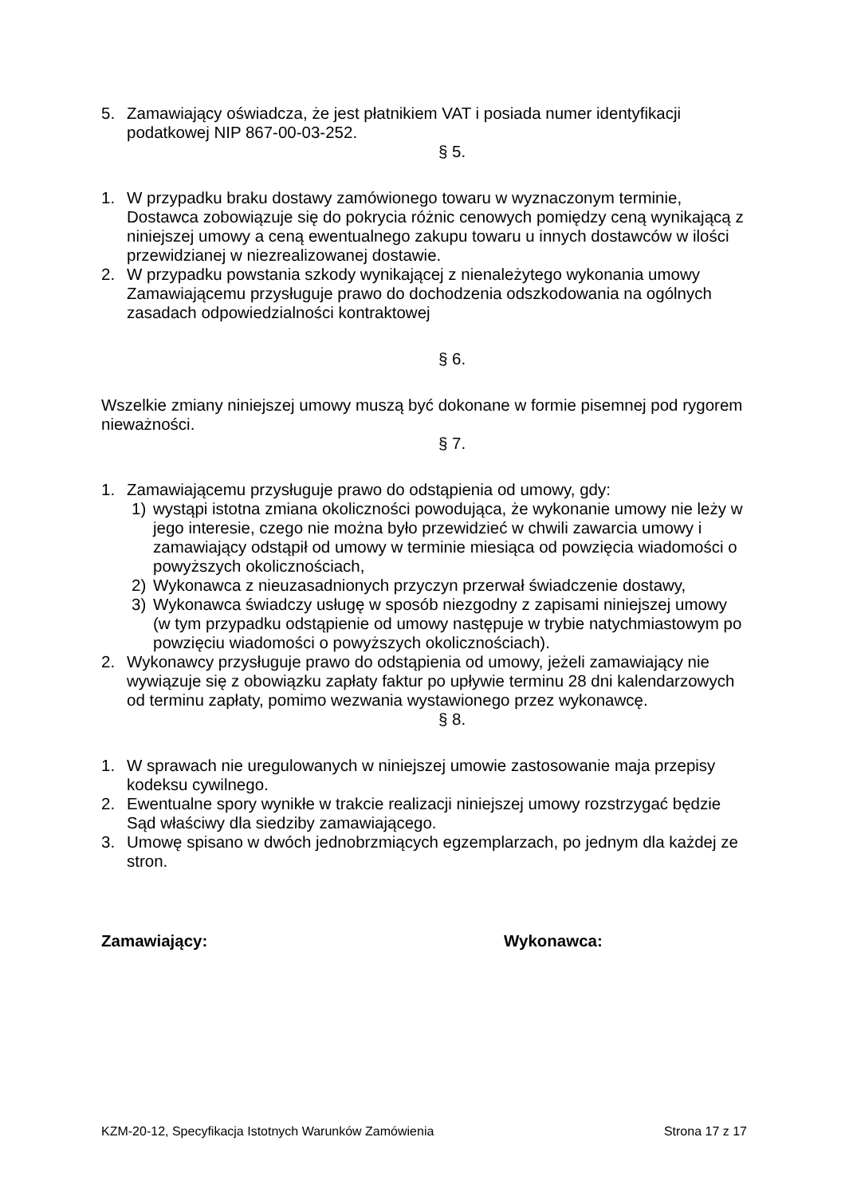5. Zamawiający oświadcza, że jest płatnikiem VAT i posiada numer identyfikacji podatkowej NIP 867-00-03-252.
§ 5.
1. W przypadku braku dostawy zamówionego towaru w wyznaczonym terminie, Dostawca zobowiązuje się do pokrycia różnic cenowych pomiędzy ceną wynikającą z niniejszej umowy a ceną ewentualnego zakupu towaru u innych dostawców w ilości przewidzianej w niezrealizowanej dostawie.
2. W przypadku powstania szkody wynikającej z nienależytego wykonania umowy Zamawiającemu przysługuje prawo do dochodzenia odszkodowania na ogólnych zasadach odpowiedzialności kontraktowej
§ 6.
Wszelkie zmiany niniejszej umowy muszą być dokonane w formie pisemnej pod rygorem nieważności.
§ 7.
1. Zamawiającemu przysługuje prawo do odstąpienia od umowy, gdy:
1) wystąpi istotna zmiana okoliczności powodująca, że wykonanie umowy nie leży w jego interesie, czego nie można było przewidzieć w chwili zawarcia umowy i zamawiający odstąpił od umowy w terminie miesiąca od powzięcia wiadomości o powyższych okolicznościach,
2) Wykonawca z nieuzasadnionych przyczyn przerwał świadczenie dostawy,
3) Wykonawca świadczy usługę w sposób niezgodny z zapisami niniejszej umowy (w tym przypadku odstąpienie od umowy następuje w trybie natychmiastowym po powzięciu wiadomości o powyższych okolicznościach).
2. Wykonawcy przysługuje prawo do odstąpienia od umowy, jeżeli zamawiający nie wywiązuje się z obowiązku zapłaty faktur po upływie terminu 28 dni kalendarzowych od terminu zapłaty, pomimo wezwania wystawionego przez wykonawcę.
§ 8.
1. W sprawach nie uregulowanych w niniejszej umowie zastosowanie maja przepisy kodeksu cywilnego.
2. Ewentualne spory wynikłe w trakcie realizacji niniejszej umowy rozstrzygać będzie Sąd właściwy dla siedziby zamawiającego.
3. Umowę spisano w dwóch jednobrzmiących egzemplarzach, po jednym dla każdej ze stron.
Zamawiający: Wykonawca:
KZM-20-12, Specyfikacja Istotnych Warunków Zamówienia Strona 17 z 17